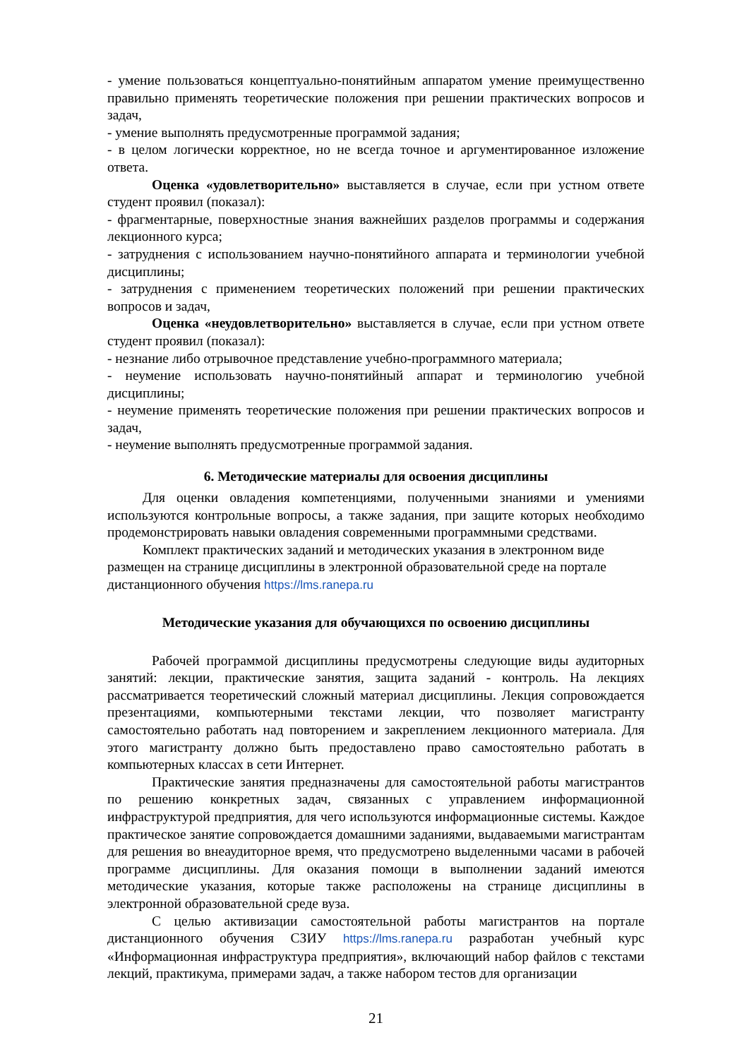- умение пользоваться концептуально-понятийным аппаратом умение преимущественно правильно применять теоретические положения при решении практических вопросов и задач,
- умение выполнять предусмотренные программой задания;
- в целом логически корректное, но не всегда точное и аргументированное изложение ответа.
Оценка «удовлетворительно» выставляется в случае, если при устном ответе студент проявил (показал):
- фрагментарные, поверхностные знания важнейших разделов программы и содержания лекционного курса;
- затруднения с использованием научно-понятийного аппарата и терминологии учебной дисциплины;
- затруднения с применением теоретических положений при решении практических вопросов и задач,
Оценка «неудовлетворительно» выставляется в случае, если при устном ответе студент проявил (показал):
- незнание либо отрывочное представление учебно-программного материала;
- неумение использовать научно-понятийный аппарат и терминологию учебной дисциплины;
- неумение применять теоретические положения при решении практических вопросов и задач,
- неумение выполнять предусмотренные программой задания.
6. Методические материалы для освоения дисциплины
Для оценки овладения компетенциями, полученными знаниями и умениями используются контрольные вопросы, а также задания, при защите которых необходимо продемонстрировать навыки овладения современными программными средствами.
Комплект практических заданий и методических указания в электронном виде размещен на странице дисциплины в электронной образовательной среде на портале дистанционного обучения https://lms.ranepa.ru
Методические указания для обучающихся по освоению дисциплины
Рабочей программой дисциплины предусмотрены следующие виды аудиторных занятий: лекции, практические занятия, защита заданий - контроль. На лекциях рассматривается теоретический сложный материал дисциплины. Лекция сопровождается презентациями, компьютерными текстами лекции, что позволяет магистранту самостоятельно работать над повторением и закреплением лекционного материала. Для этого магистранту должно быть предоставлено право самостоятельно работать в компьютерных классах в сети Интернет.
Практические занятия предназначены для самостоятельной работы магистрантов по решению конкретных задач, связанных с управлением информационной инфраструктурой предприятия, для чего используются информационные системы. Каждое практическое занятие сопровождается домашними заданиями, выдаваемыми магистрантам для решения во внеаудиторное время, что предусмотрено выделенными часами в рабочей программе дисциплины. Для оказания помощи в выполнении заданий имеются методические указания, которые также расположены на странице дисциплины в электронной образовательной среде вуза.
С целью активизации самостоятельной работы магистрантов на портале дистанционного обучения СЗИУ https://lms.ranepa.ru разработан учебный курс «Информационная инфраструктура предприятия», включающий набор файлов с текстами лекций, практикума, примерами задач, а также набором тестов для организации
21